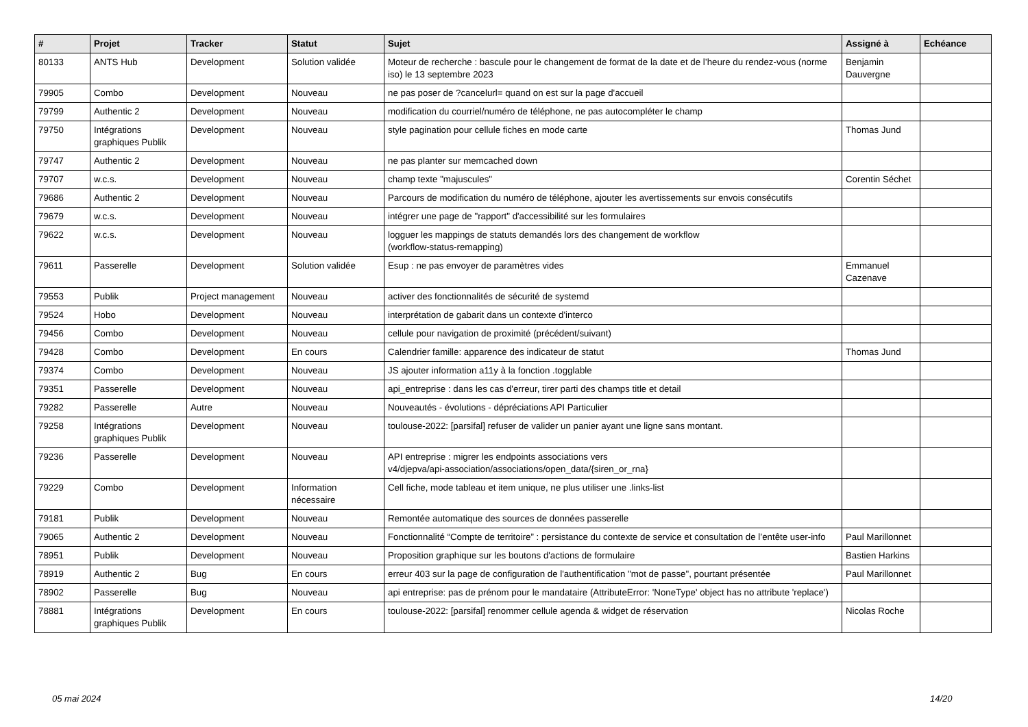| # | Projet | Tracker | Statut | Sujet | Assigné à | Echéance |
| --- | --- | --- | --- | --- | --- | --- |
| 80133 | ANTS Hub | Development | Solution validée | Moteur de recherche : bascule pour le changement de format de la date et de l’heure du rendez-vous (norme iso) le 13 septembre 2023 | Benjamin Dauvergne | |
| 79905 | Combo | Development | Nouveau | ne pas poser de ?cancelurl= quand on est sur la page d'accueil | | |
| 79799 | Authentic 2 | Development | Nouveau | modification du courriel/numéro de téléphone, ne pas autocompléter le champ | | |
| 79750 | Intégrations graphiques Publik | Development | Nouveau | style pagination pour cellule fiches en mode carte | Thomas Jund | |
| 79747 | Authentic 2 | Development | Nouveau | ne pas planter sur memcached down | | |
| 79707 | w.c.s. | Development | Nouveau | champ texte "majuscules" | Corentin Séchet | |
| 79686 | Authentic 2 | Development | Nouveau | Parcours de modification du numéro de téléphone, ajouter les avertissements sur envois consécutifs | | |
| 79679 | w.c.s. | Development | Nouveau | intégrer une page de "rapport" d'accessibilité sur les formulaires | | |
| 79622 | w.c.s. | Development | Nouveau | logguer les mappings de statuts demandés lors des changement de workflow (workflow-status-remapping) | | |
| 79611 | Passerelle | Development | Solution validée | Esup : ne pas envoyer de paramètres vides | Emmanuel Cazenave | |
| 79553 | Publik | Project management | Nouveau | activer des fonctionnalités de sécurité de systemd | | |
| 79524 | Hobo | Development | Nouveau | interprétation de gabarit dans un contexte d'interco | | |
| 79456 | Combo | Development | Nouveau | cellule pour navigation de proximité (précédent/suivant) | | |
| 79428 | Combo | Development | En cours | Calendrier famille: apparence des indicateur de statut | Thomas Jund | |
| 79374 | Combo | Development | Nouveau | JS ajouter information a11y à la fonction .togglable | | |
| 79351 | Passerelle | Development | Nouveau | api_entreprise : dans les cas d'erreur, tirer parti des champs title et detail | | |
| 79282 | Passerelle | Autre | Nouveau | Nouveautés - évolutions - dépréciations API Particulier | | |
| 79258 | Intégrations graphiques Publik | Development | Nouveau | toulouse-2022: [parsifal] refuser de valider un panier ayant une ligne sans montant. | | |
| 79236 | Passerelle | Development | Nouveau | API entreprise : migrer les endpoints associations vers v4/djepva/api-association/associations/open_data/{siren_or_rna} | | |
| 79229 | Combo | Development | Information nécessaire | Cell fiche, mode tableau et item unique, ne plus utiliser une .links-list | | |
| 79181 | Publik | Development | Nouveau | Remontée automatique des sources de données passerelle | | |
| 79065 | Authentic 2 | Development | Nouveau | Fonctionnalité “Compte de territoire” : persistance du contexte de service et consultation de l’entête user-info | Paul Marillonnet | |
| 78951 | Publik | Development | Nouveau | Proposition graphique sur les boutons d'actions de formulaire | Bastien Harkins | |
| 78919 | Authentic 2 | Bug | En cours | erreur 403 sur la page de configuration de l'authentification "mot de passe", pourtant présentée | Paul Marillonnet | |
| 78902 | Passerelle | Bug | Nouveau | api entreprise: pas de prénom pour le mandataire (AttributeError: 'NoneType' object has no attribute 'replace') | | |
| 78881 | Intégrations graphiques Publik | Development | En cours | toulouse-2022: [parsifal] renommer cellule agenda & widget de réservation | Nicolas Roche | |
05 mai 2024 14/20